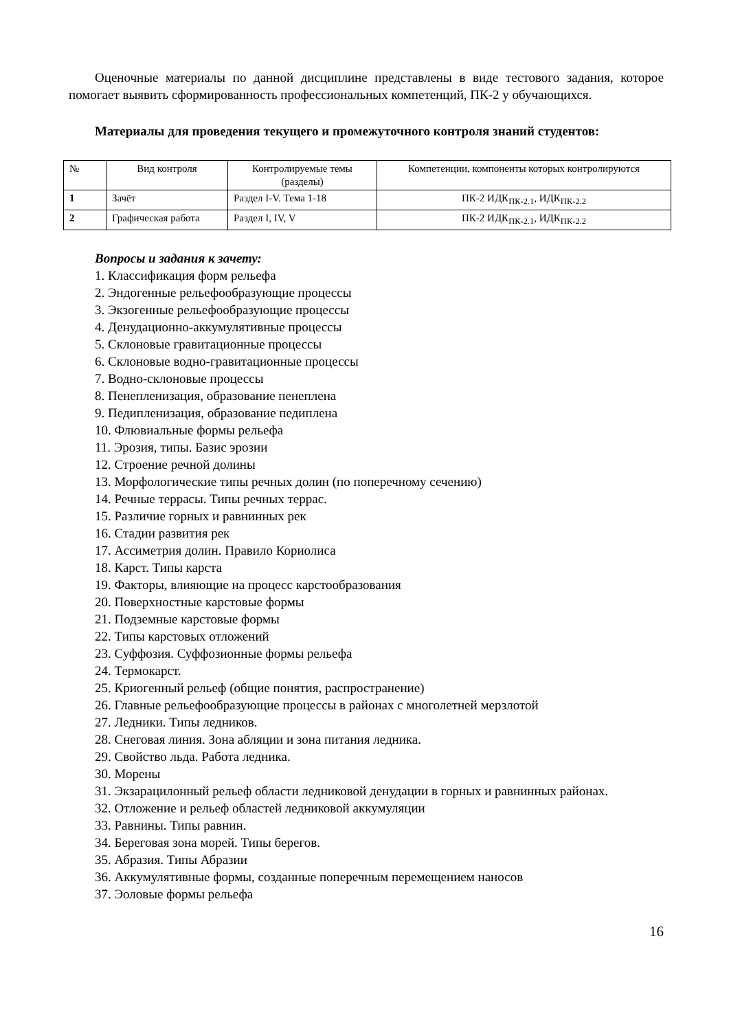Оценочные материалы по данной дисциплине представлены в виде тестового задания, которое помогает выявить сформированность профессиональных компетенций, ПК-2 у обучающихся.
Материалы для проведения текущего и промежуточного контроля знаний студентов:
| № | Вид контроля | Контролируемые темы (разделы) | Компетенции, компоненты которых контролируются |
| 1 | Зачёт | Раздел I-V. Тема 1-18 | ПК-2 ИДК<sub>ПК-2.1</sub>, ИДК<sub>ПК-2.2</sub> |
| 2 | Графическая работа | Раздел I, IV, V | ПК-2 ИДК<sub>ПК-2.1</sub>, ИДК<sub>ПК-2.2</sub> |
Вопросы и задания к зачету:
1. Классификация форм рельефа
2. Эндогенные рельефообразующие процессы
3. Экзогенные рельефообразующие процессы
4. Денудационно-аккумулятивные процессы
5. Склоновые гравитационные процессы
6. Склоновые водно-гравитационные процессы
7. Водно-склоновые процессы
8. Пенепленизация, образование пенеплена
9. Педипленизация, образование педиплена
10. Флювиальные формы рельефа
11. Эрозия, типы. Базис эрозии
12. Строение речной долины
13. Морфологические типы речных долин (по поперечному сечению)
14. Речные террасы. Типы речных террас.
15. Различие горных и равнинных рек
16. Стадии развития рек
17. Ассиметрия долин. Правило Кориолиса
18. Карст. Типы карста
19. Факторы, влияющие на процесс карстообразования
20. Поверхностные карстовые формы
21. Подземные карстовые формы
22. Типы карстовых отложений
23. Суффозия. Суффозионные формы рельефа
24. Термокарст.
25. Криогенный рельеф (общие понятия, распространение)
26. Главные рельефообразующие процессы в районах с многолетней мерзлотой
27. Ледники. Типы ледников.
28. Снеговая линия. Зона абляции и зона питания ледника.
29. Свойство льда. Работа ледника.
30. Морены
31. Экзарацилонный рельеф области ледниковой денудации в горных и равнинных районах.
32. Отложение и рельеф областей ледниковой аккумуляции
33. Равнины. Типы равнин.
34. Береговая зона морей. Типы берегов.
35. Абразия. Типы Абразии
36. Аккумулятивные формы, созданные поперечным перемещением наносов
37. Эоловые формы рельефа
16